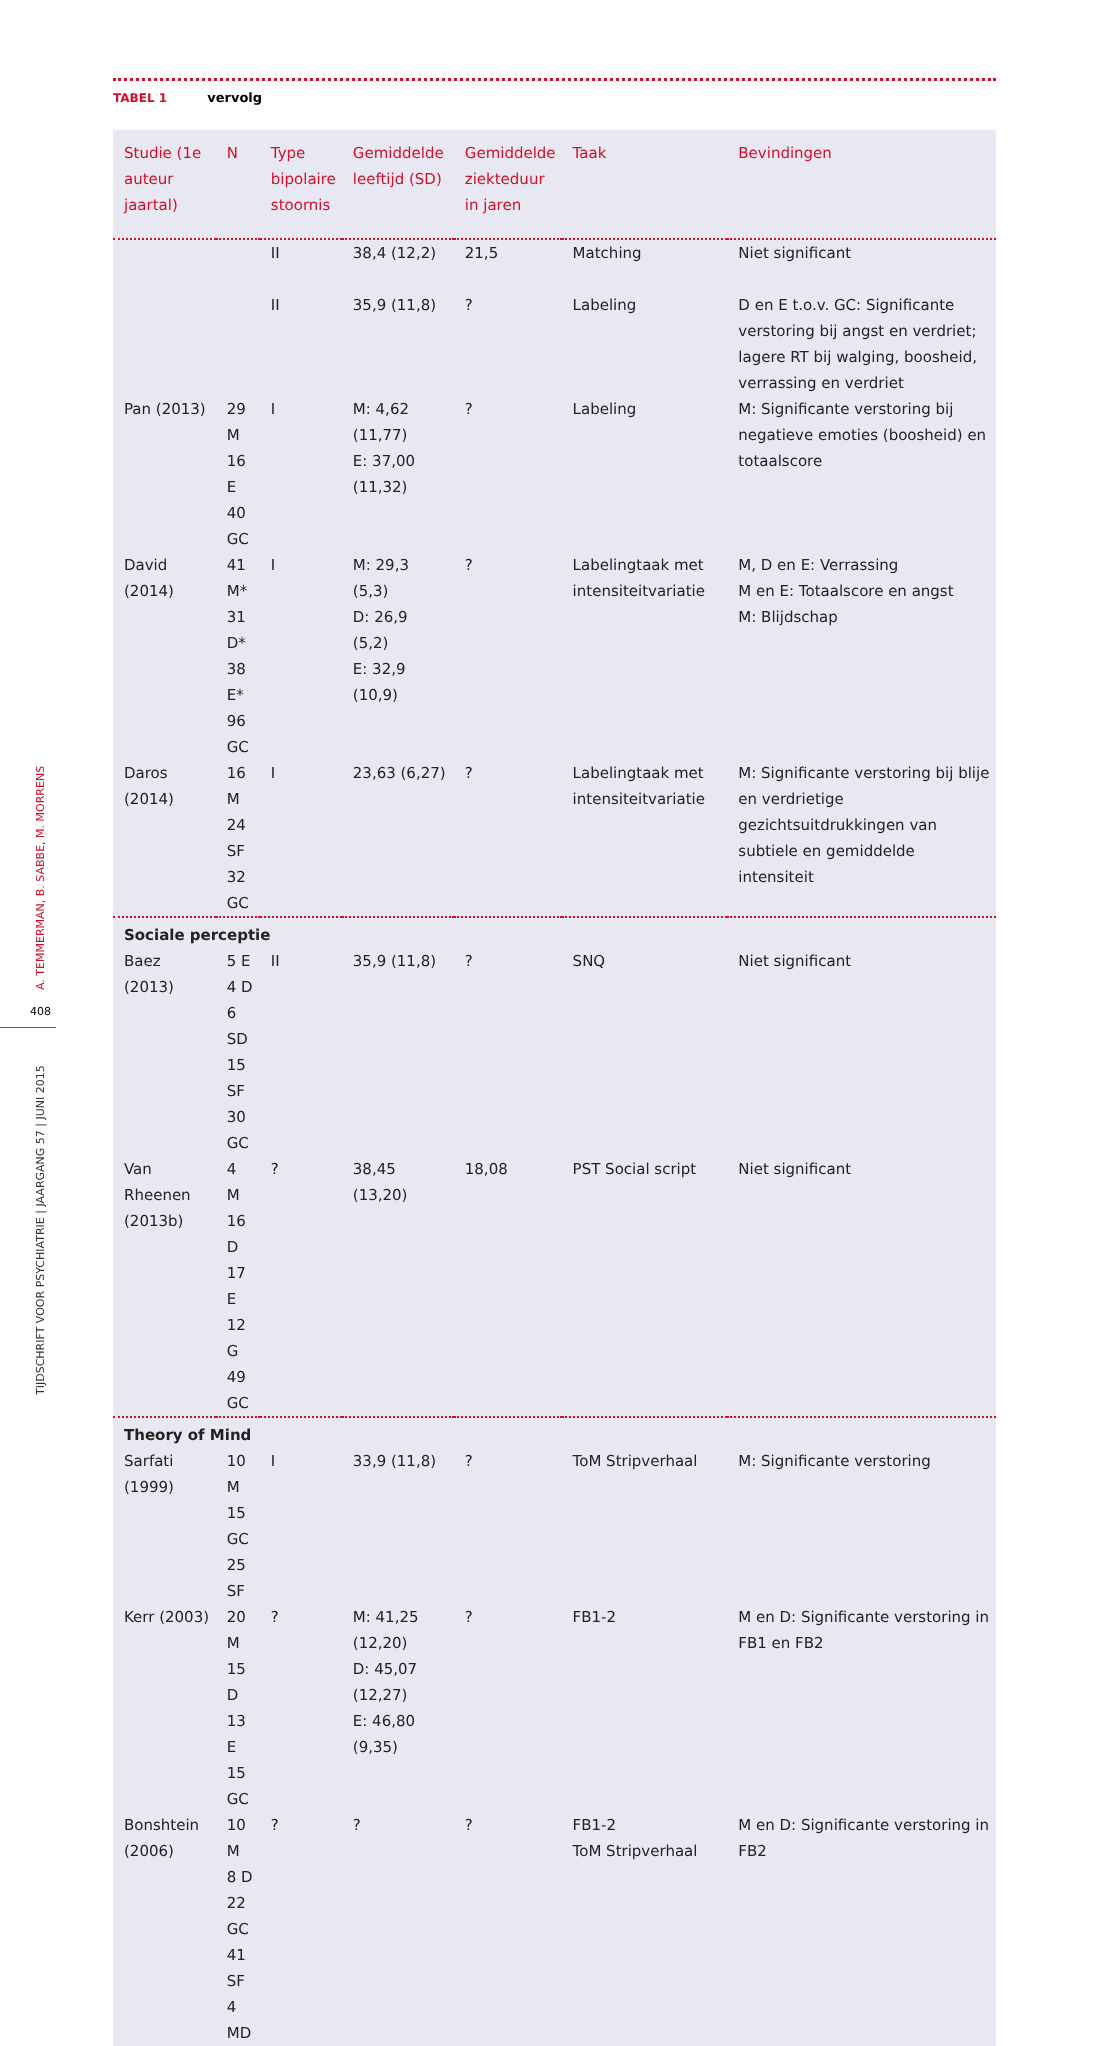TABEL 1 vervolg
| Studie (1e auteur jaartal) | N | Type bipolaire stoornis | Gemiddelde leeftijd (SD) | Gemiddelde ziekteduur in jaren | Taak | Bevindingen |
| --- | --- | --- | --- | --- | --- | --- |
| | | II | 38,4 (12,2) | 21,5 | Matching | Niet significant |
| | | II | 35,9 (11,8) | ? | Labeling | D en E t.o.v. GC: Significante verstoring bij angst en verdriet; lagere RT bij walging, boosheid, verrassing en verdriet |
| Pan (2013) | 29 M 16 E 40 GC | I | M: 4,62 (11,77) E: 37,00 (11,32) | ? | Labeling | M: Significante verstoring bij negatieve emoties (boosheid) en totaalscore |
| David (2014) | 41 M* 31 D* 38 E* 96 GC | I | M: 29,3 (5,3) D: 26,9 (5,2) E: 32,9 (10,9) | ? | Labelingtaak met intensiteitvariatie | M, D en E: Verrassing M en E: Totaalscore en angst M: Blijdschap |
| Daros (2014) | 16 M 24 SF 32 GC | I | 23,63 (6,27) | ? | Labelingtaak met intensiteitvariatie | M: Significante verstoring bij blije en verdrietige gezichtsuitdrukkingen van subtiele en gemiddelde intensiteit |
| Sociale perceptie | | | | | | |
| Baez (2013) | 5 E 4 D 6 SD 15 SF 30 GC | II | 35,9 (11,8) | ? | SNQ | Niet significant |
| Van Rheenen (2013b) | 4 M 16 D 17 E 12 G 49 GC | ? | 38,45 (13,20) | 18,08 | PST Social script | Niet significant |
| Theory of Mind | | | | | | |
| Sarfati (1999) | 10 M 15 GC 25 SF | I | 33,9 (11,8) | ? | ToM Stripverhaal | M: Significante verstoring |
| Kerr (2003) | 20 M 15 D 13 E 15 GC | ? | M: 41,25 (12,20) D: 45,07 (12,27) E: 46,80 (9,35) | ? | FB1-2 | M en D: Significante verstoring in FB1 en FB2 |
| Bonshtein (2006) | 10 M 8 D 22 GC 41 SF 4 MD | ? | ? | ? | FB1-2 ToM Stripverhaal | M en D: Significante verstoring in FB2 |
408
TIJDSCHRIFT VOOR PSYCHIATRIE | JAARGANG 57 | JUNI 2015
A. TEMMERMAN, B. SABBE, M. MORRENS